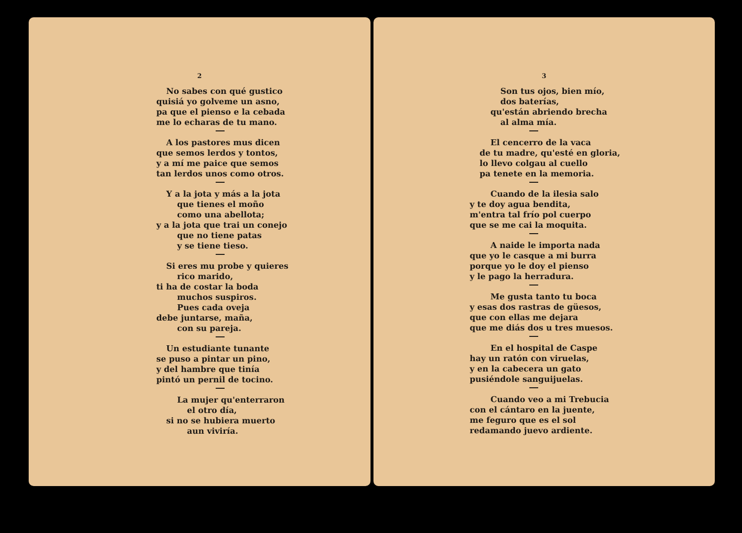2
No sabes con qué gustico
quisiá yo golveme un asno,
pa que el pienso e la cebada
me lo echaras de tu mano.
A los pastores mus dicen
que semos lerdos y tontos,
y a mí me paice que semos
tan lerdos unos como otros.
Y a la jota y más a la jota
que tienes el moño
como una abellota;
y a la jota que trai un conejo
que no tiene patas
y se tiene tieso.
Si eres mu probe y quieres
rico marido,
ti ha de costar la boda
muchos suspiros.
Pues cada oveja
debe juntarse, maña,
con su pareja.
Un estudiante tunante
se puso a pintar un pino,
y del hambre que tinía
pintó un pernil de tocino.
La mujer qu'enterraron
el otro día,
si no se hubiera muerto
aun viviría.
3
Son tus ojos, bien mío,
dos baterías,
qu'están abriendo brecha
al alma mía.
El cencerro de la vaca
de tu madre, qu'esté en gloria,
lo llevo colgau al cuello
pa tenete en la memoria.
Cuando de la ilesia salo
y te doy agua bendita,
m'entra tal frío pol cuerpo
que se me cai la moquita.
A naide le importa nada
que yo le casque a mi burra
porque yo le doy el pienso
y le pago la herradura.
Me gusta tanto tu boca
y esas dos rastras de güesos,
que con ellas me dejara
que me diás dos u tres muesos.
En el hospital de Caspe
hay un ratón con viruelas,
y en la cabecera un gato
pusiéndole sanguijuelas.
Cuando veo a mi Trebucia
con el cántaro en la juente,
me feguro que es el sol
redamando juevo ardiente.